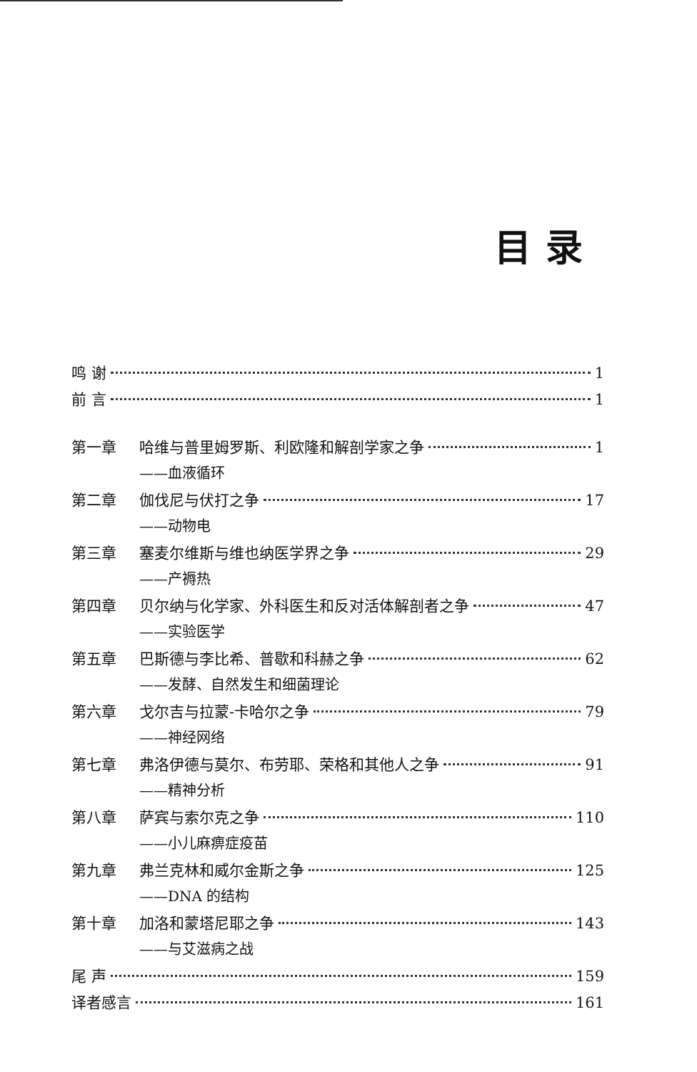目录
鸣 谢 1
前 言 1
第一章 哈维与普里姆罗斯、利欧隆和解剖学家之争 1
——血液循环
第二章 伽伐尼与伏打之争 17
——动物电
第三章 塞麦尔维斯与维也纳医学界之争 29
——产褥热
第四章 贝尔纳与化学家、外科医生和反对活体解剖者之争 47
——实验医学
第五章 巴斯德与李比希、普歇和科赫之争 62
——发酵、自然发生和细菌理论
第六章 戈尔吉与拉蒙-卡哈尔之争 79
——神经网络
第七章 弗洛伊德与莫尔、布劳耶、荣格和其他人之争 91
——精神分析
第八章 萨宾与索尔克之争 110
——小儿麻痹症疫苗
第九章 弗兰克林和威尔金斯之争 125
——DNA 的结构
第十章 加洛和蒙塔尼耶之争 143
——与艾滋病之战
尾 声 159
译者感言 161